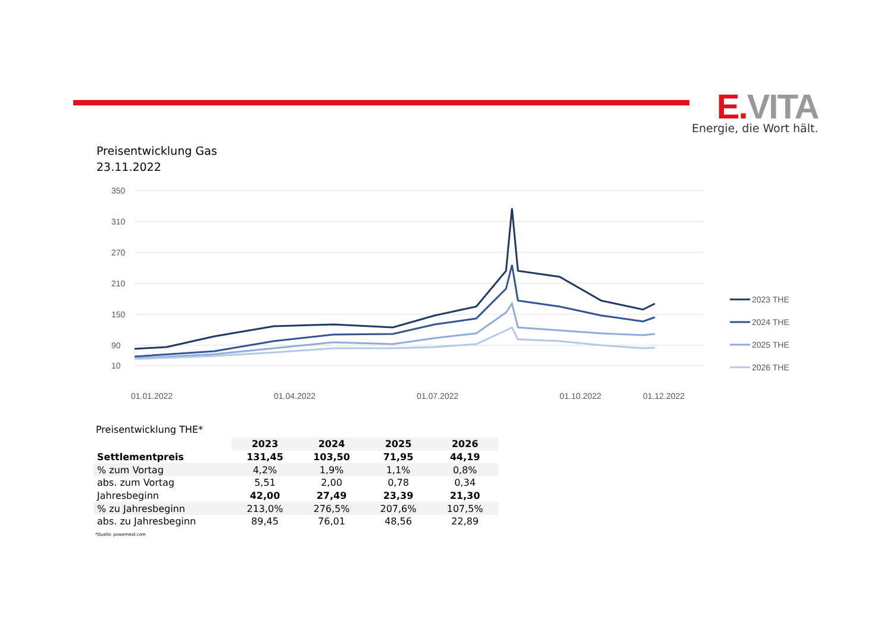E. VITA
Energie, die Wort hält.
Preisentwicklung Gas
23.11.2022
350
310
270
210
150
90
10
01.01.2022
01.04.2022
01.07.2022
01.10.2022
01.12.2022
2023 THE
2024 THE
2025 THE
2026 THE
Preisentwicklung THE*
| | 2023 | 2024 | 2025 | 2026 |
| Settlementpreis | 131,45 | 103,50 | 71,95 | 44,19 |
| % zum Vortag | 4,2% | 1,9% | 1,1% | 0,8% |
| abs. zum Vortag | 5,51 | 2,00 | 0,78 | 0,34 |
| Jahresbeginn | 42,00 | 27,49 | 23,39 | 21,30 |
| % zu Jahresbeginn | 213,0% | 276,5% | 207,6% | 107,5% |
| abs. zu Jahresbeginn | 89,45 | 76,01 | 48,56 | 22,89 |
*Quelle: powernext.com